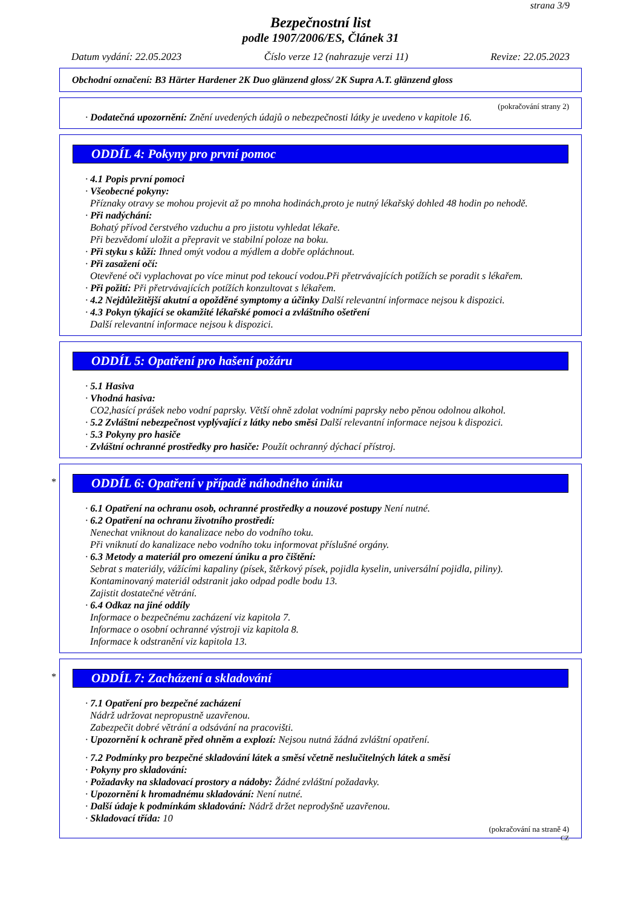strana 3/9
Bezpečnostní list
podle 1907/2006/ES, Článek 31
Datum vydání: 22.05.2023 Číslo verze 12 (nahrazuje verzi 11) Revize: 22.05.2023
Obchodní označení: B3 Härter Hardener 2K Duo glänzend gloss/ 2K Supra A.T. glänzend gloss
(pokračování strany 2)
· Dodatečná upozornění: Znění uvedených údajů o nebezpečnosti látky je uvedeno v kapitole 16.
ODDÍL 4: Pokyny pro první pomoc
· 4.1 Popis první pomoci
· Všeobecné pokyny:
Příznaky otravy se mohou projevit až po mnoha hodinách,proto je nutný lékařský dohled 48 hodin po nehodě.
· Při nadýchání:
Bohatý přívod čerstvého vzduchu a pro jistotu vyhledat lékaře.
Při bezvědomí uložit a přepravit ve stabilní poloze na boku.
· Při styku s kůží: Ihned omýt vodou a mýdlem a dobře opláchnout.
· Při zasažení očí:
Otevřené oči vyplachovat po více minut pod tekoucí vodou.Při přetrvávajících potížích se poradit s lékařem.
· Při požití: Při přetrvávajících potížích konzultovat s lékařem.
· 4.2 Nejdůležitější akutní a opožděné symptomy a účinky Další relevantní informace nejsou k dispozici.
· 4.3 Pokyn týkající se okamžité lékařské pomoci a zvláštního ošetření
Další relevantní informace nejsou k dispozici.
ODDÍL 5: Opatření pro hašení požáru
· 5.1 Hasiva
· Vhodná hasiva:
CO2,hasící prášek nebo vodní paprsky. Větší ohně zdolat vodními paprsky nebo pěnou odolnou alkohol.
· 5.2 Zvláštní nebezpečnost vyplývající z látky nebo směsi Další relevantní informace nejsou k dispozici.
· 5.3 Pokyny pro hasiče
· Zvláštní ochranné prostředky pro hasiče: Použít ochranný dýchací přístroj.
*
ODDÍL 6: Opatření v případě náhodného úniku
· 6.1 Opatření na ochranu osob, ochranné prostředky a nouzové postupy Není nutné.
· 6.2 Opatření na ochranu životního prostředí:
Nenechat vniknout do kanalizace nebo do vodního toku.
Při vniknutí do kanalizace nebo vodního toku informovat příslušné orgány.
· 6.3 Metody a materiál pro omezení úniku a pro čištění:
Sebrat s materiály, vážícími kapaliny (písek, štěrkový písek, pojidla kyselin, universální pojidla, piliny).
Kontaminovaný materiál odstranit jako odpad podle bodu 13.
Zajistit dostatečné větrání.
· 6.4 Odkaz na jiné oddíly
Informace o bezpečnému zacházení viz kapitola 7.
Informace o osobní ochranné výstroji viz kapitola 8.
Informace k odstranění viz kapitola 13.
*
ODDÍL 7: Zacházení a skladování
· 7.1 Opatření pro bezpečné zacházení
Nádrž udržovat nepropustně uzavřenou.
Zabezpečit dobré větrání a odsávání na pracovišti.
· Upozornění k ochraně před ohněm a explozí: Nejsou nutná žádná zvláštní opatření.
· 7.2 Podmínky pro bezpečné skladování látek a směsí včetně neslučitelných látek a směsí
· Pokyny pro skladování:
· Požadavky na skladovací prostory a nádoby: Žádné zvláštní požadavky.
· Upozornění k hromadnému skladování: Není nutné.
· Další údaje k podmínkám skladování: Nádrž držet neprodyšně uzavřenou.
· Skladovací třída: 10
(pokračování na straně 4)
CZ